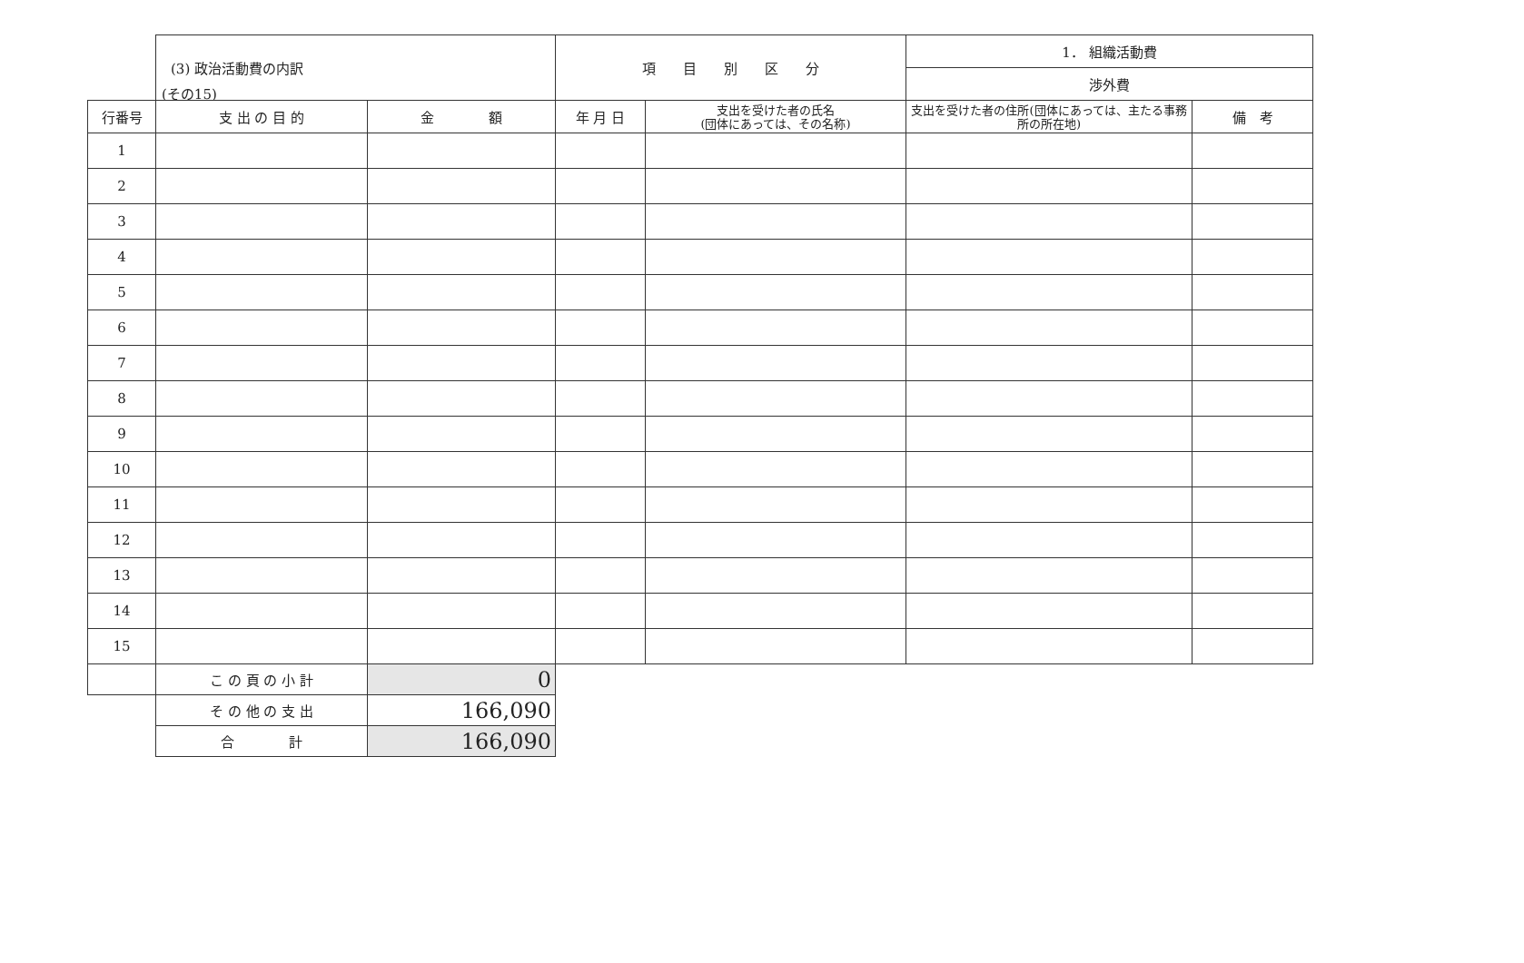(その15)
| | (3) 政治活動費の内訳 | | 項 目 別 区 分 | | 1． 組織活動費 | |
| | | | | | 渉外費 | |
| 行番号 | 支 出 の 目 的 | 金 額 | 年 月 日 | 支出を受けた者の氏名 (団体にあっては、その名称) | 支出を受けた者の住所(団体にあっては、主たる事務所の所在地) | 備 考 |
| 1 | | | | | | |
| 2 | | | | | | |
| 3 | | | | | | |
| 4 | | | | | | |
| 5 | | | | | | |
| 6 | | | | | | |
| 7 | | | | | | |
| 8 | | | | | | |
| 9 | | | | | | |
| 10 | | | | | | |
| 11 | | | | | | |
| 12 | | | | | | |
| 13 | | | | | | |
| 14 | | | | | | |
| 15 | | | | | | |
| | こ の 頁 の 小 計 | 0 | | | | |
| | そ の 他 の 支 出 | 166,090 | | | | |
| | 合 計 | 166,090 | | | | |